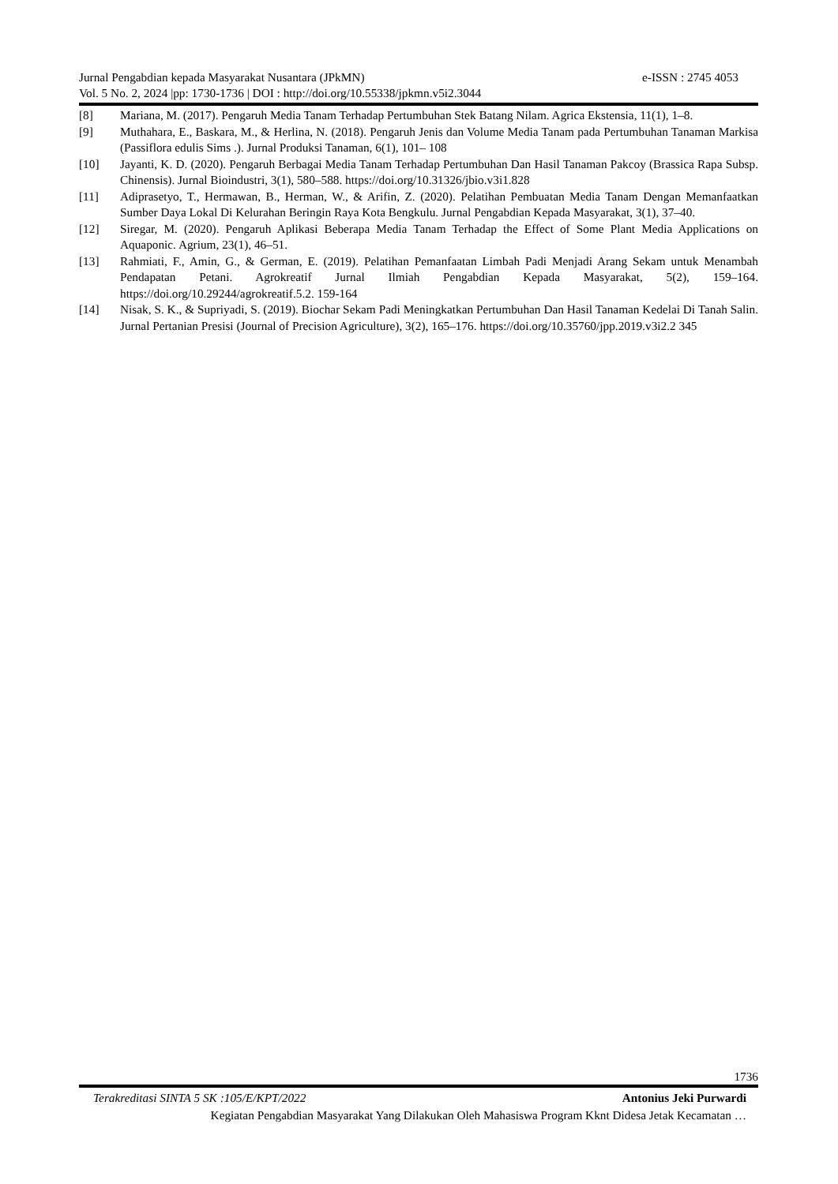Jurnal Pengabdian kepada Masyarakat Nusantara (JPkMN) e-ISSN : 2745 4053
Vol. 5 No. 2, 2024 |pp: 1730-1736 | DOI : http://doi.org/10.55338/jpkmn.v5i2.3044
[8] Mariana, M. (2017). Pengaruh Media Tanam Terhadap Pertumbuhan Stek Batang Nilam. Agrica Ekstensia, 11(1), 1–8.
[9] Muthahara, E., Baskara, M., & Herlina, N. (2018). Pengaruh Jenis dan Volume Media Tanam pada Pertumbuhan Tanaman Markisa (Passiflora edulis Sims .). Jurnal Produksi Tanaman, 6(1), 101– 108
[10] Jayanti, K. D. (2020). Pengaruh Berbagai Media Tanam Terhadap Pertumbuhan Dan Hasil Tanaman Pakcoy (Brassica Rapa Subsp. Chinensis). Jurnal Bioindustri, 3(1), 580–588. https://doi.org/10.31326/jbio.v3i1.828
[11] Adiprasetyo, T., Hermawan, B., Herman, W., & Arifin, Z. (2020). Pelatihan Pembuatan Media Tanam Dengan Memanfaatkan Sumber Daya Lokal Di Kelurahan Beringin Raya Kota Bengkulu. Jurnal Pengabdian Kepada Masyarakat, 3(1), 37–40.
[12] Siregar, M. (2020). Pengaruh Aplikasi Beberapa Media Tanam Terhadap the Effect of Some Plant Media Applications on Aquaponic. Agrium, 23(1), 46–51.
[13] Rahmiati, F., Amin, G., & German, E. (2019). Pelatihan Pemanfaatan Limbah Padi Menjadi Arang Sekam untuk Menambah Pendapatan Petani. Agrokreatif Jurnal Ilmiah Pengabdian Kepada Masyarakat, 5(2), 159–164. https://doi.org/10.29244/agrokreatif.5.2. 159-164
[14] Nisak, S. K., & Supriyadi, S. (2019). Biochar Sekam Padi Meningkatkan Pertumbuhan Dan Hasil Tanaman Kedelai Di Tanah Salin. Jurnal Pertanian Presisi (Journal of Precision Agriculture), 3(2), 165–176. https://doi.org/10.35760/jpp.2019.v3i2.2 345
1736
Terakreditasi SINTA 5 SK :105/E/KPT/2022 Antonius Jeki Purwardi
Kegiatan Pengabdian Masyarakat Yang Dilakukan Oleh Mahasiswa Program Kknt Didesa Jetak Kecamatan …